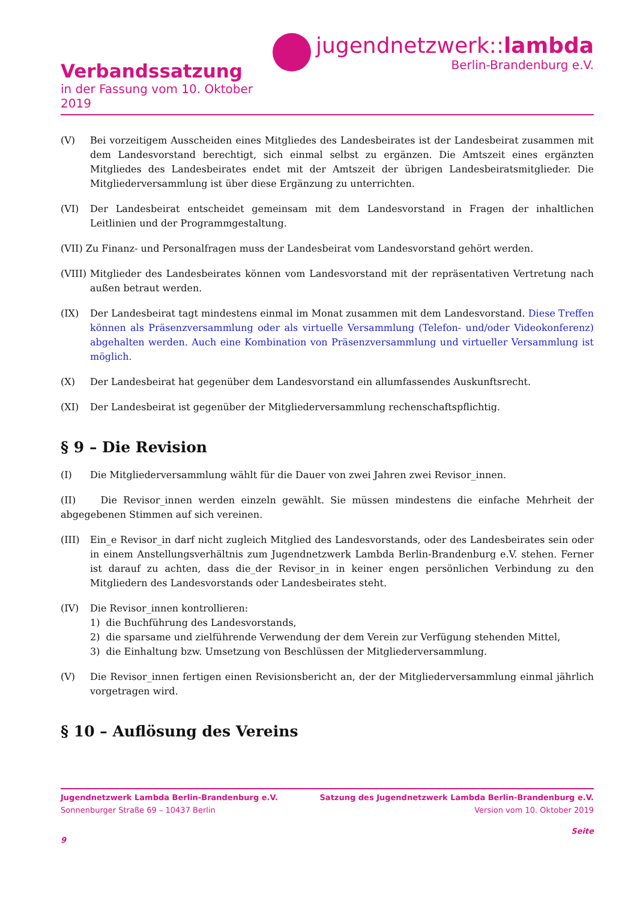Verbandssatzung
in der Fassung vom 10. Oktober 2019
jugendnetzwerk::lambda
Berlin-Brandenburg e.V.
(V) Bei vorzeitigem Ausscheiden eines Mitgliedes des Landesbeirates ist der Landesbeirat zusammen mit dem Landesvorstand berechtigt, sich einmal selbst zu ergänzen. Die Amtszeit eines ergänzten Mitgliedes des Landesbeirates endet mit der Amtszeit der übrigen Landesbeiratsmitglieder. Die Mitgliederversammlung ist über diese Ergänzung zu unterrichten.
(VI) Der Landesbeirat entscheidet gemeinsam mit dem Landesvorstand in Fragen der inhaltlichen Leitlinien und der Programmgestaltung.
(VII) Zu Finanz- und Personalfragen muss der Landesbeirat vom Landesvorstand gehört werden.
(VIII) Mitglieder des Landesbeirates können vom Landesvorstand mit der repräsentativen Vertretung nach außen betraut werden.
(IX) Der Landesbeirat tagt mindestens einmal im Monat zusammen mit dem Landesvorstand. Diese Treffen können als Präsenzversammlung oder als virtuelle Versammlung (Telefon- und/oder Videokonferenz) abgehalten werden. Auch eine Kombination von Präsenzversammlung und virtueller Versammlung ist möglich.
(X) Der Landesbeirat hat gegenüber dem Landesvorstand ein allumfassendes Auskunftsrecht.
(XI) Der Landesbeirat ist gegenüber der Mitgliederversammlung rechenschaftspflichtig.
§ 9 – Die Revision
(I) Die Mitgliederversammlung wählt für die Dauer von zwei Jahren zwei Revisor_innen.
(II) Die Revisor_innen werden einzeln gewählt. Sie müssen mindestens die einfache Mehrheit der abgegebenen Stimmen auf sich vereinen.
(III) Ein_e Revisor_in darf nicht zugleich Mitglied des Landesvorstands, oder des Landesbeirates sein oder in einem Anstellungsverhältnis zum Jugendnetzwerk Lambda Berlin-Brandenburg e.V. stehen. Ferner ist darauf zu achten, dass die_der Revisor_in in keiner engen persönlichen Verbindung zu den Mitgliedern des Landesvorstands oder Landesbeirates steht.
(IV) Die Revisor_innen kontrollieren:
1) die Buchführung des Landesvorstands,
2) die sparsame und zielführende Verwendung der dem Verein zur Verfügung stehenden Mittel,
3) die Einhaltung bzw. Umsetzung von Beschlüssen der Mitgliederversammlung.
(V) Die Revisor_innen fertigen einen Revisionsbericht an, der der Mitgliederversammlung einmal jährlich vorgetragen wird.
§ 10 – Auflösung des Vereins
Jugendnetzwerk Lambda Berlin-Brandenburg e.V. Satzung des Jugendnetzwerk Lambda Berlin-Brandenburg e.V.
Sonnenburger Straße 69 – 10437 Berlin Version vom 10. Oktober 2019
Seite
9